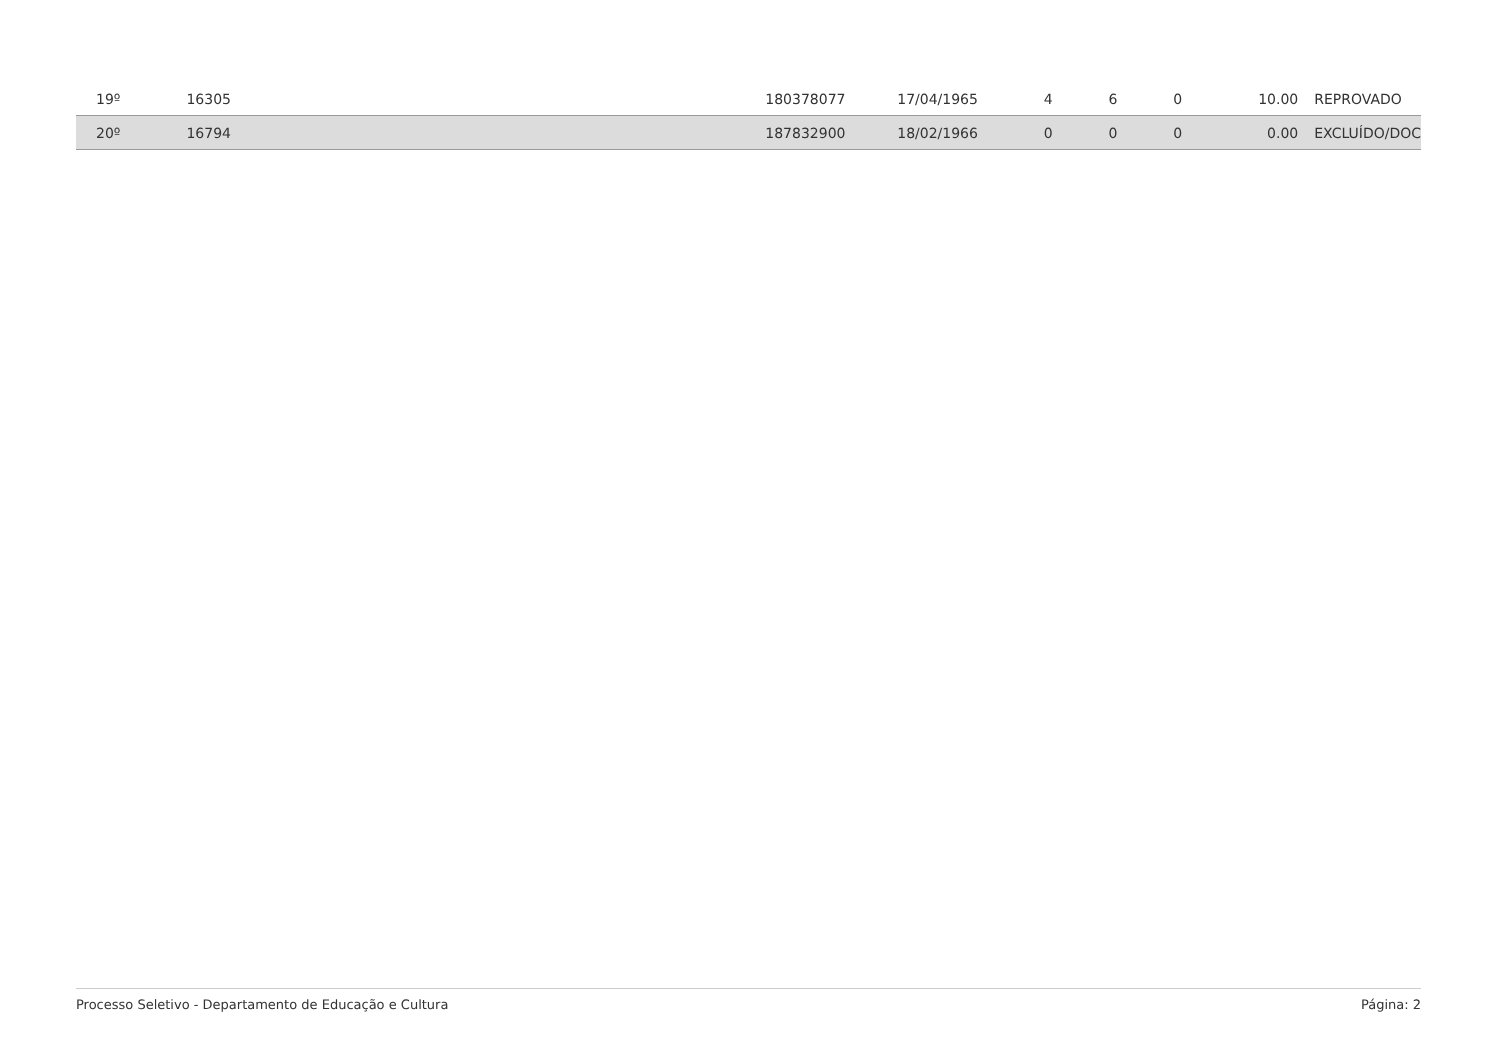| 19º | 16305 | 180378077 | 17/04/1965 | 4 | 6 | 0 | 10.00 | REPROVADO |
| 20º | 16794 | 187832900 | 18/02/1966 | 0 | 0 | 0 | 0.00 | EXCLUÍDO/DOC |
Processo Seletivo - Departamento de Educação e Cultura Página: 2